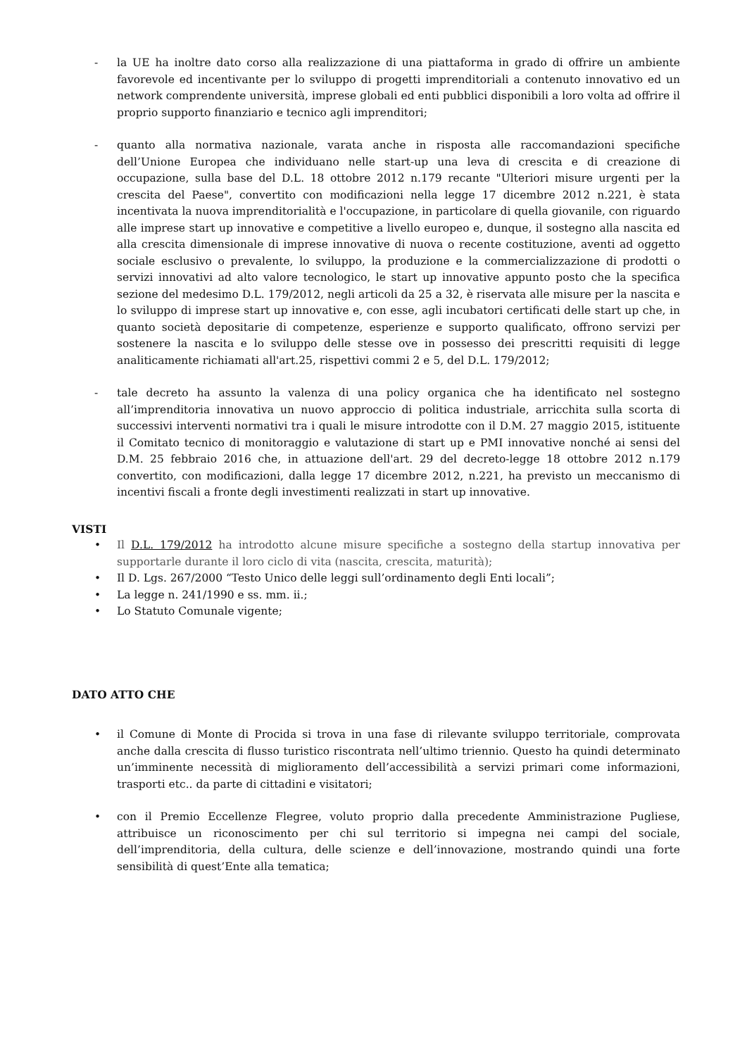- la UE ha inoltre dato corso alla realizzazione di una piattaforma in grado di offrire un ambiente favorevole ed incentivante per lo sviluppo di progetti imprenditoriali a contenuto innovativo ed un network comprendente università, imprese globali ed enti pubblici disponibili a loro volta ad offrire il proprio supporto finanziario e tecnico agli imprenditori;
- quanto alla normativa nazionale, varata anche in risposta alle raccomandazioni specifiche dell’Unione Europea che individuano nelle start-up una leva di crescita e di creazione di occupazione, sulla base del D.L. 18 ottobre 2012 n.179 recante "Ulteriori misure urgenti per la crescita del Paese", convertito con modificazioni nella legge 17 dicembre 2012 n.221, è stata incentivata la nuova imprenditorialità e l'occupazione, in particolare di quella giovanile, con riguardo alle imprese start up innovative e competitive a livello europeo e, dunque, il sostegno alla nascita ed alla crescita dimensionale di imprese innovative di nuova o recente costituzione, aventi ad oggetto sociale esclusivo o prevalente, lo sviluppo, la produzione e la commercializzazione di prodotti o servizi innovativi ad alto valore tecnologico, le start up innovative appunto posto che la specifica sezione del medesimo D.L. 179/2012, negli articoli da 25 a 32, è riservata alle misure per la nascita e lo sviluppo di imprese start up innovative e, con esse, agli incubatori certificati delle start up che, in quanto società depositarie di competenze, esperienze e supporto qualificato, offrono servizi per sostenere la nascita e lo sviluppo delle stesse ove in possesso dei prescritti requisiti di legge analiticamente richiamati all'art.25, rispettivi commi 2 e 5, del D.L. 179/2012;
- tale decreto ha assunto la valenza di una policy organica che ha identificato nel sostegno all’imprenditoria innovativa un nuovo approccio di politica industriale, arricchita sulla scorta di successivi interventi normativi tra i quali le misure introdotte con il D.M. 27 maggio 2015, istituente il Comitato tecnico di monitoraggio e valutazione di start up e PMI innovative nonché ai sensi del D.M. 25 febbraio 2016 che, in attuazione dell'art. 29 del decreto-legge 18 ottobre 2012 n.179 convertito, con modificazioni, dalla legge 17 dicembre 2012, n.221, ha previsto un meccanismo di incentivi fiscali a fronte degli investimenti realizzati in start up innovative.
VISTI
• Il D.L. 179/2012 ha introdotto alcune misure specifiche a sostegno della startup innovativa per supportarle durante il loro ciclo di vita (nascita, crescita, maturità);
• Il D. Lgs. 267/2000 “Testo Unico delle leggi sull’ordinamento degli Enti locali”;
• La legge n. 241/1990 e ss. mm. ii.;
• Lo Statuto Comunale vigente;
DATO ATTO CHE
• il Comune di Monte di Procida si trova in una fase di rilevante sviluppo territoriale, comprovata anche dalla crescita di flusso turistico riscontrata nell’ultimo triennio. Questo ha quindi determinato un’imminente necessità di miglioramento dell’accessibilità a servizi primari come informazioni, trasporti etc.. da parte di cittadini e visitatori;
• con il Premio Eccellenze Flegree, voluto proprio dalla precedente Amministrazione Pugliese, attribuisce un riconoscimento per chi sul territorio si impegna nei campi del sociale, dell’imprenditoria, della cultura, delle scienze e dell’innovazione, mostrando quindi una forte sensibilità di quest’Ente alla tematica;